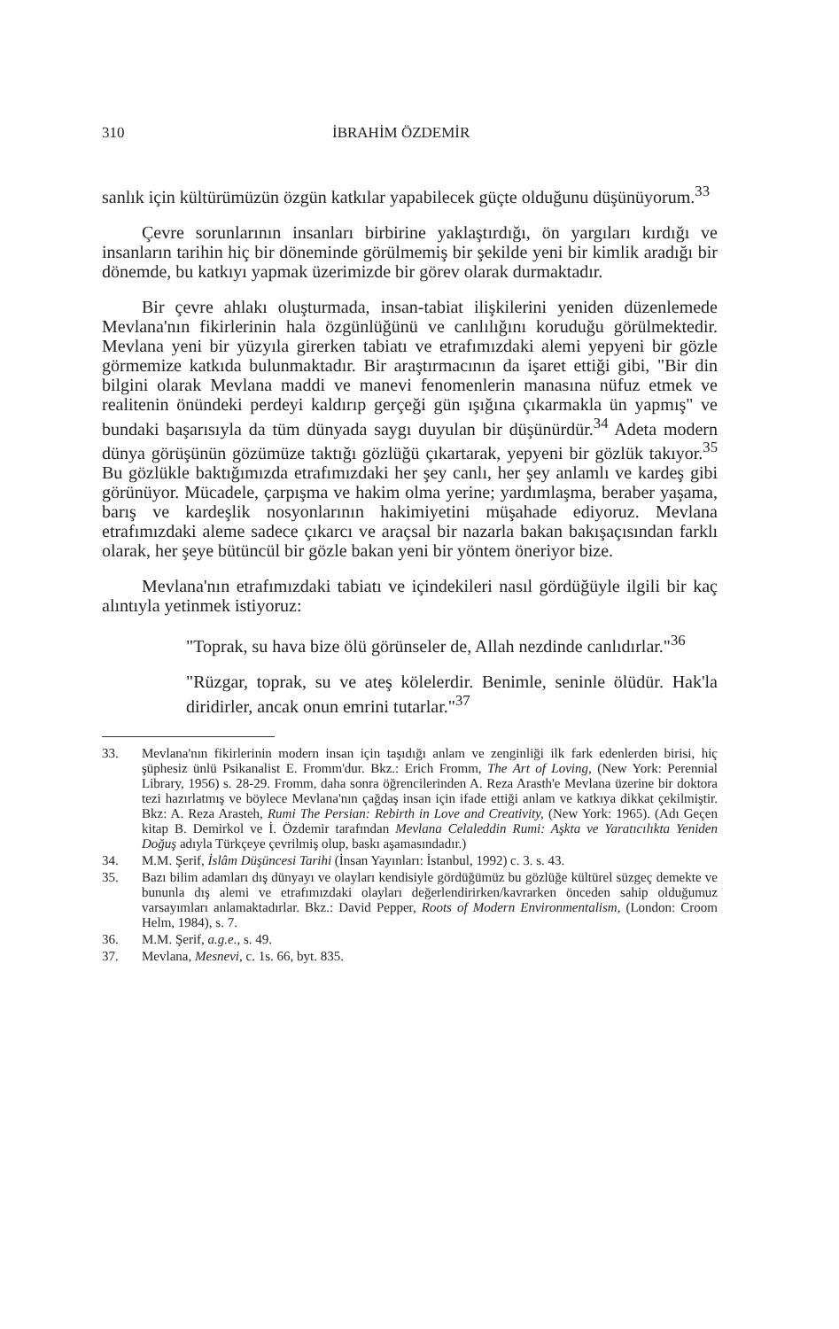310 İBRAHİM ÖZDEMİR
sanlık için kültürümüzün özgün katkılar yapabilecek güçte olduğunu düşünüyorum.<sup>33</sup>
Çevre sorunlarının insanları birbirine yaklaştırdığı, ön yargıları kırdığı ve insanların tarihin hiç bir döneminde görülmemiş bir şekilde yeni bir kimlik aradığı bir dönemde, bu katkıyı yapmak üzerimizde bir görev olarak durmaktadır.
Bir çevre ahlakı oluşturmada, insan-tabiat ilişkilerini yeniden düzenlemede Mevlana'nın fikirlerinin hala özgünlüğünü ve canlılığını koruduğu görülmektedir. Mevlana yeni bir yüzyıla girerken tabiatı ve etrafımızdaki alemi yepyeni bir gözle görmemize katkıda bulunmaktadır. Bir araştırmacının da işaret ettiği gibi, "Bir din bilgini olarak Mevlana maddi ve manevi fenomenlerin manasına nüfuz etmek ve realitenin önündeki perdeyi kaldırıp gerçeği gün ışığına çıkarmakla ün yapmış" ve bundaki başarısıyla da tüm dünyada saygı duyulan bir düşünürdür.<sup>34</sup> Adeta modern dünya görüşünün gözümüze taktığı gözlüğü çıkartarak, yepyeni bir gözlük takıyor.<sup>35</sup> Bu gözlükle baktığımızda etrafımızdaki her şey canlı, her şey anlamlı ve kardeş gibi görünüyor. Mücadele, çarpışma ve hakim olma yerine; yardımlaşma, beraber yaşama, barış ve kardeşlik nosyonlarının hakimiyetini müşahade ediyoruz. Mevlana etrafımızdaki aleme sadece çıkarcı ve araçsal bir nazarla bakan bakışaçısından farklı olarak, her şeye bütüncül bir gözle bakan yeni bir yöntem öneriyor bize.
Mevlana'nın etrafımızdaki tabiatı ve içindekileri nasıl gördüğüyle ilgili bir kaç alıntıyla yetinmek istiyoruz:
"Toprak, su hava bize ölü görünseler de, Allah nezdinde canlıdırlar."<sup>36</sup>
"Rüzgar, toprak, su ve ateş kölelerdir. Benimle, seninle ölüdür. Hak'la diridirler, ancak onun emrini tutarlar."<sup>37</sup>
33. Mevlana'nın fikirlerinin modern insan için taşıdığı anlam ve zenginliği ilk fark edenlerden birisi, hiç şüphesiz ünlü Psikanalist E. Fromm'dur. Bkz.: Erich Fromm, The Art of Loving, (New York: Perennial Library, 1956) s. 28-29. Fromm, daha sonra öğrencilerinden A. Reza Arasth'e Mevlana üzerine bir doktora tezi hazırlatmış ve böylece Mevlana'nın çağdaş insan için ifade ettiği anlam ve katkıya dikkat çekilmiştir. Bkz: A. Reza Arasteh, Rumi The Persian: Rebirth in Love and Creativity, (New York: 1965). (Adı Geçen kitap B. Demirkol ve İ. Özdemir tarafından Mevlana Celaleddin Rumi: Aşkta ve Yaratıcılıkta Yeniden Doğuş adıyla Türkçeye çevrilmiş olup, baskı aşamasındadır.)
34. M.M. Şerif, İslâm Düşüncesi Tarihi (İnsan Yayınları: İstanbul, 1992) c. 3. s. 43.
35. Bazı bilim adamları dış dünyayı ve olayları kendisiyle gördüğümüz bu gözlüğe kültürel süzgeç demekte ve bununla dış alemi ve etrafımızdaki olayları değerlendirirken/kavrarken önceden sahip olduğumuz varsayımları anlamaktadırlar. Bkz.: David Pepper, Roots of Modern Environmentalism, (London: Croom Helm, 1984), s. 7.
36. M.M. Şerif, a.g.e., s. 49.
37. Mevlana, Mesnevi, c. 1s. 66, byt. 835.